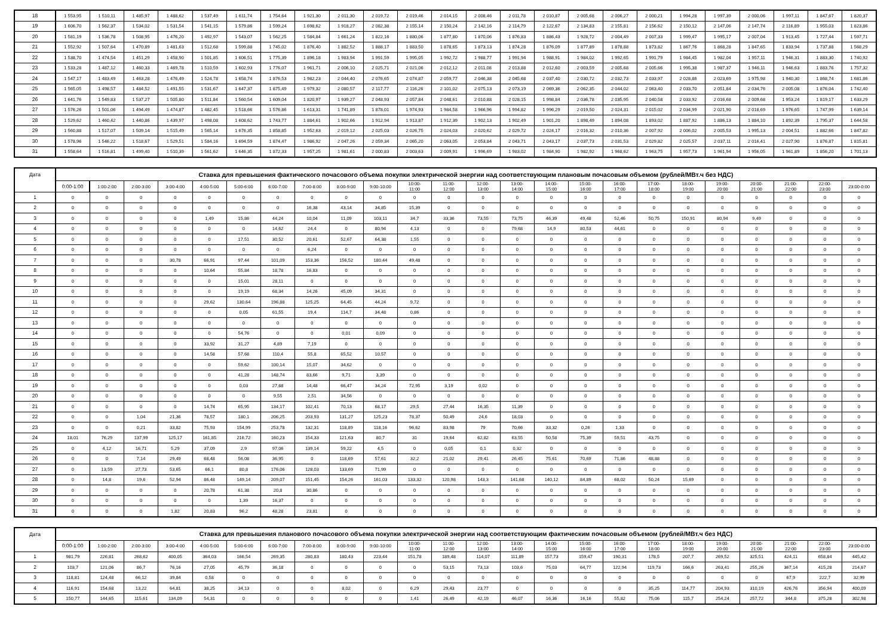| 18 | 1 553,95 | 1 510,11 | 1 485,97 | 1 488,62 | 1 537,49 | 1 611,74 | 1 754,64 | 1 921,30 | 2 011,30 | 2 019,72 | 2 019,46 | 2 014,15 | 2 008,46 | 2 011,78 | 2 010,87 | 2 005,68 | 2 006,27 | 2 000,21 | 1 994,28 | 1 997,39 | 2 000,06 | 1 997,11 | 1 847,67 | 1 820,37 |
| 19 | 1 606,70 | 1 562,37 | 1 534,02 | 1 531,54 | 1 541,15 | 1 579,86 | 1 599,24 | 1 698,62 | 1 918,27 | 2 082,38 | 2 155,14 | 2 150,24 | 2 142,16 | 2 114,79 | 2 122,67 | 2 134,83 | 2 155,81 | 2 156,62 | 2 150,12 | 2 147,06 | 2 147,74 | 2 116,89 | 1 955,03 | 1 823,86 |
| 20 | 1 581,19 | 1 536,78 | 1 508,95 | 1 476,20 | 1 492,97 | 1 543,07 | 1 562,25 | 1 584,84 | 1 661,24 | 1 822,16 | 1 880,06 | 1 877,80 | 1 870,06 | 1 876,83 | 1 886,43 | 1 928,72 | 2 004,49 | 2 007,33 | 1 999,47 | 1 995,17 | 2 007,04 | 1 913,45 | 1 727,44 | 1 597,71 |
| 21 | 1 552,92 | 1 507,64 | 1 470,89 | 1 481,63 | 1 512,68 | 1 599,88 | 1 745,02 | 1 876,40 | 1 882,52 | 1 888,17 | 1 883,50 | 1 878,65 | 1 873,13 | 1 874,28 | 1 876,09 | 1 877,89 | 1 878,88 | 1 873,82 | 1 867,76 | 1 868,28 | 1 847,65 | 1 833,94 | 1 737,88 | 1 568,29 |
| 22 | 1 538,70 | 1 474,54 | 1 451,29 | 1 458,90 | 1 501,85 | 1 606,51 | 1 775,39 | 1 896,18 | 1 983,94 | 1 991,59 | 1 995,05 | 1 992,72 | 1 988,77 | 1 991,94 | 1 988,91 | 1 984,02 | 1 992,65 | 1 991,79 | 1 984,45 | 1 982,04 | 1 957,11 | 1 946,31 | 1 883,30 | 1 740,92 |
| 23 | 1 533,28 | 1 487,12 | 1 460,33 | 1 469,78 | 1 510,59 | 1 602,93 | 1 776,07 | 1 961,71 | 2 006,10 | 2 025,71 | 2 021,06 | 2 012,12 | 2 011,08 | 2 013,88 | 2 012,60 | 2 003,59 | 2 005,68 | 2 005,66 | 1 995,38 | 1 987,37 | 1 946,11 | 1 946,63 | 1 883,76 | 1 757,32 |
| 24 | 1 547,17 | 1 483,49 | 1 463,28 | 1 476,49 | 1 524,78 | 1 658,74 | 1 876,53 | 1 982,23 | 2 044,40 | 2 076,65 | 2 074,87 | 2 059,77 | 2 046,38 | 2 045,68 | 2 037,40 | 2 030,72 | 2 032,73 | 2 033,97 | 2 028,86 | 2 023,69 | 1 975,98 | 1 940,30 | 1 868,74 | 1 681,86 |
| 25 | 1 565,05 | 1 498,57 | 1 484,52 | 1 491,55 | 1 531,67 | 1 647,37 | 1 875,49 | 1 979,32 | 2 080,57 | 2 117,77 | 2 116,26 | 2 101,02 | 2 075,13 | 2 073,19 | 2 069,36 | 2 062,35 | 2 044,02 | 2 063,40 | 2 033,70 | 2 051,84 | 2 034,76 | 2 005,08 | 1 876,04 | 1 742,40 |
| 26 | 1 641,76 | 1 549,83 | 1 537,27 | 1 505,80 | 1 511,84 | 1 560,54 | 1 609,04 | 1 820,97 | 1 939,27 | 2 048,93 | 2 057,84 | 2 048,61 | 2 010,88 | 2 028,15 | 1 998,84 | 2 036,78 | 2 035,95 | 2 040,58 | 2 033,92 | 2 016,68 | 2 009,68 | 1 953,24 | 1 819,17 | 1 633,29 |
| 27 | 1 576,26 | 1 501,06 | 1 494,49 | 1 474,87 | 1 482,45 | 1 518,66 | 1 576,86 | 1 613,31 | 1 741,89 | 1 878,01 | 1 974,93 | 1 984,58 | 1 966,96 | 1 994,82 | 1 996,29 | 2 019,50 | 2 024,31 | 2 015,02 | 2 034,99 | 2 021,90 | 2 018,69 | 1 976,65 | 1 747,99 | 1 639,14 |
| 28 | 1 529,62 | 1 460,42 | 1 440,86 | 1 439,97 | 1 498,08 | 1 608,62 | 1 743,77 | 1 884,61 | 1 902,66 | 1 912,94 | 1 913,87 | 1 912,39 | 1 902,13 | 1 902,49 | 1 901,20 | 1 898,49 | 1 894,08 | 1 893,02 | 1 887,92 | 1 886,13 | 1 884,10 | 1 892,39 | 1 795,37 | 1 644,58 |
| 29 | 1 560,88 | 1 517,07 | 1 509,14 | 1 515,49 | 1 565,14 | 1 676,35 | 1 858,85 | 1 952,63 | 2 019,12 | 2 025,03 | 2 026,75 | 2 024,03 | 2 020,62 | 2 029,72 | 2 024,17 | 2 016,32 | 2 010,36 | 2 007,92 | 2 006,02 | 2 005,53 | 1 995,13 | 2 004,51 | 1 882,66 | 1 847,82 |
| 30 | 1 578,96 | 1 546,22 | 1 518,67 | 1 529,51 | 1 584,16 | 1 694,59 | 1 874,47 | 1 986,92 | 2 047,26 | 2 059,34 | 2 065,20 | 2 063,05 | 2 053,84 | 2 043,71 | 2 043,17 | 2 037,73 | 2 031,53 | 2 029,82 | 2 025,57 | 2 037,11 | 2 016,41 | 2 027,90 | 1 876,87 | 1 815,81 |
| 31 | 1 558,64 | 1 516,81 | 1 499,40 | 1 510,39 | 1 561,62 | 1 646,35 | 1 872,33 | 1 957,25 | 1 981,61 | 2 000,83 | 2 003,63 | 2 009,91 | 1 996,69 | 1 983,02 | 1 984,90 | 1 982,92 | 1 968,62 | 1 963,75 | 1 957,73 | 1 961,94 | 1 956,05 | 1 961,89 | 1 856,20 | 1 701,13 |
| Дата | Ставка для превышения фактического почасового объема покупки электрической энергии над соответствующим плановым почасовым объемом (рублей/МВт.ч без НДС) | | | | | | | | | | | | | | | | | | | | | | | |
| --- | --- | --- | --- | --- | --- | --- | --- | --- | --- | --- | --- | --- | --- | --- | --- | --- | --- | --- | --- | --- | --- | --- | --- | --- |
| | 0:00-1:00 | 1:00-2:00 | 2:00-3:00 | 3:00-4:00 | 4:00-5:00 | 5:00-6:00 | 6:00-7:00 | 7:00-8:00 | 8:00-9:00 | 9:00-10:00 | 10:00- 11:00 | 11:00- 12:00 | 12:00- 13:00 | 13:00- 14:00 | 14:00- 15:00 | 15:00- 16:00 | 16:00- 17:00 | 17:00- 18:00 | 18:00- 19:00 | 19:00- 20:00 | 20:00- 21:00 | 21:00- 22:00 | 22:00- 23:00 | 23:00-0:00 |
| 1 | 0 | 0 | 0 | 0 | 0 | 0 | 0 | 0 | 0 | 0 | 0 | 0 | 0 | 0 | 0 | 0 | 0 | 0 | 0 | 0 | 0 | 0 | 0 | 0 |
| 2 | 0 | 0 | 0 | 0 | 0 | 0 | 0 | 16,38 | 43,14 | 34,85 | 15,39 | 0 | 0 | 0 | 0 | 0 | 0 | 0 | 0 | 0 | 0 | 0 | 0 | 0 |
| 3 | 0 | 0 | 0 | 0 | 1,49 | 15,86 | 44,24 | 10,04 | 11,09 | 103,11 | 34,7 | 33,36 | 73,55 | 73,75 | 46,39 | 49,48 | 52,46 | 50,75 | 150,91 | 80,94 | 9,49 | 0 | 0 | 0 |
| 4 | 0 | 0 | 0 | 0 | 0 | 0 | 14,62 | 24,4 | 0 | 80,94 | 4,13 | 0 | 0 | 79,68 | 14,9 | 80,53 | 44,61 | 0 | 0 | 0 | 0 | 0 | 0 | 0 |
| 5 | 0 | 0 | 0 | 0 | 0 | 17,51 | 30,52 | 20,61 | 52,67 | 64,38 | 1,55 | 0 | 0 | 0 | 0 | 0 | 0 | 0 | 0 | 0 | 0 | 0 | 0 | 0 |
| 6 | 0 | 0 | 0 | 0 | 0 | 0 | 0 | 6,24 | 0 | 0 | 0 | 0 | 0 | 0 | 0 | 0 | 0 | 0 | 0 | 0 | 0 | 0 | 0 | 0 |
| 7 | 0 | 0 | 0 | 30,78 | 66,91 | 97,44 | 101,09 | 153,36 | 156,52 | 180,44 | 49,48 | 0 | 0 | 0 | 0 | 0 | 0 | 0 | 0 | 0 | 0 | 0 | 0 | 0 |
| 8 | 0 | 0 | 0 | 0 | 10,64 | 55,84 | 18,78 | 16,83 | 0 | 0 | 0 | 0 | 0 | 0 | 0 | 0 | 0 | 0 | 0 | 0 | 0 | 0 | 0 | 0 |
| 9 | 0 | 0 | 0 | 0 | 0 | 15,01 | 28,11 | 0 | 0 | 0 | 0 | 0 | 0 | 0 | 0 | 0 | 0 | 0 | 0 | 0 | 0 | 0 | 0 | 0 |
| 10 | 0 | 0 | 0 | 0 | 0 | 19,19 | 68,34 | 14,26 | 45,09 | 34,31 | 0 | 0 | 0 | 0 | 0 | 0 | 0 | 0 | 0 | 0 | 0 | 0 | 0 | 0 |
| 11 | 0 | 0 | 0 | 0 | 29,62 | 130,64 | 196,88 | 125,25 | 64,45 | 44,24 | 9,72 | 0 | 0 | 0 | 0 | 0 | 0 | 0 | 0 | 0 | 0 | 0 | 0 | 0 |
| 12 | 0 | 0 | 0 | 0 | 0 | 0,05 | 61,55 | 19,4 | 114,7 | 34,48 | 0,86 | 0 | 0 | 0 | 0 | 0 | 0 | 0 | 0 | 0 | 0 | 0 | 0 | 0 |
| 13 | 0 | 0 | 0 | 0 | 0 | 0 | 0 | 0 | 0 | 0 | 0 | 0 | 0 | 0 | 0 | 0 | 0 | 0 | 0 | 0 | 0 | 0 | 0 | 0 |
| 14 | 0 | 0 | 0 | 0 | 0 | 54,76 | 0 | 0 | 0,01 | 0,09 | 0 | 0 | 0 | 0 | 0 | 0 | 0 | 0 | 0 | 0 | 0 | 0 | 0 | 0 |
| 15 | 0 | 0 | 0 | 0 | 33,92 | 31,27 | 4,89 | 7,19 | 0 | 0 | 0 | 0 | 0 | 0 | 0 | 0 | 0 | 0 | 0 | 0 | 0 | 0 | 0 | 0 |
| 16 | 0 | 0 | 0 | 0 | 14,58 | 57,68 | 110,4 | 55,8 | 65,52 | 10,57 | 0 | 0 | 0 | 0 | 0 | 0 | 0 | 0 | 0 | 0 | 0 | 0 | 0 | 0 |
| 17 | 0 | 0 | 0 | 0 | 0 | 59,62 | 100,14 | 15,07 | 34,62 | 0 | 0 | 0 | 0 | 0 | 0 | 0 | 0 | 0 | 0 | 0 | 0 | 0 | 0 | 0 |
| 18 | 0 | 0 | 0 | 0 | 0 | 41,28 | 148,74 | 83,66 | 9,71 | 3,39 | 0 | 0 | 0 | 0 | 0 | 0 | 0 | 0 | 0 | 0 | 0 | 0 | 0 | 0 |
| 19 | 0 | 0 | 0 | 0 | 0 | 0,03 | 27,68 | 14,48 | 66,47 | 34,24 | 72,95 | 3,19 | 0,02 | 0 | 0 | 0 | 0 | 0 | 0 | 0 | 0 | 0 | 0 | 0 |
| 20 | 0 | 0 | 0 | 0 | 0 | 0 | 9,55 | 2,51 | 34,56 | 0 | 0 | 0 | 0 | 0 | 0 | 0 | 0 | 0 | 0 | 0 | 0 | 0 | 0 | 0 |
| 21 | 0 | 0 | 0 | 0 | 14,74 | 65,95 | 134,17 | 102,41 | 70,13 | 68,17 | 29,5 | 27,44 | 16,35 | 11,39 | 0 | 0 | 0 | 0 | 0 | 0 | 0 | 0 | 0 | 0 |
| 22 | 0 | 0 | 1,04 | 21,36 | 78,57 | 180,1 | 206,25 | 203,93 | 131,27 | 125,23 | 78,37 | 50,49 | 24,6 | 18,03 | 0 | 0 | 0 | 0 | 0 | 0 | 0 | 0 | 0 | 0 |
| 23 | 0 | 0 | 0,21 | 33,82 | 75,93 | 154,99 | 253,78 | 132,31 | 118,89 | 118,16 | 96,62 | 83,98 | 79 | 70,66 | 33,32 | 0,26 | 1,33 | 0 | 0 | 0 | 0 | 0 | 0 | 0 |
| 24 | 18,01 | 76,29 | 137,99 | 125,17 | 161,85 | 216,72 | 160,23 | 154,33 | 121,63 | 80,7 | 31 | 19,64 | 62,82 | 63,55 | 50,58 | 75,39 | 59,51 | 43,75 | 0 | 0 | 0 | 0 | 0 | 0 |
| 25 | 0 | 4,12 | 16,71 | 5,29 | 37,09 | 2,9 | 97,06 | 139,14 | 59,22 | 4,5 | 0 | 0,05 | 0,1 | 0,32 | 0 | 0 | 0 | 0 | 0 | 0 | 0 | 0 | 0 | 0 |
| 26 | 0 | 0 | 7,14 | 29,49 | 68,48 | 56,08 | 36,95 | 0 | 118,69 | 57,61 | 32,2 | 21,02 | 29,41 | 26,45 | 75,61 | 70,69 | 71,86 | 48,88 | 0 | 0 | 0 | 0 | 0 | 0 |
| 27 | 0 | 13,59 | 27,73 | 53,65 | 66,1 | 80,8 | 176,06 | 128,03 | 133,69 | 71,99 | 0 | 0 | 0 | 0 | 0 | 0 | 0 | 0 | 0 | 0 | 0 | 0 | 0 | 0 |
| 28 | 0 | 14,8 | 19,6 | 52,94 | 86,48 | 149,14 | 209,07 | 151,45 | 154,26 | 161,03 | 133,32 | 120,98 | 143,3 | 141,68 | 140,12 | 84,89 | 68,02 | 50,24 | 15,69 | 0 | 0 | 0 | 0 | 0 |
| 29 | 0 | 0 | 0 | 0 | 20,78 | 61,38 | 20,8 | 30,86 | 0 | 0 | 0 | 0 | 0 | 0 | 0 | 0 | 0 | 0 | 0 | 0 | 0 | 0 | 0 | 0 |
| 30 | 0 | 0 | 0 | 0 | 0 | 1,39 | 16,37 | 0 | 0 | 0 | 0 | 0 | 0 | 0 | 0 | 0 | 0 | 0 | 0 | 0 | 0 | 0 | 0 | 0 |
| 31 | 0 | 0 | 0 | 1,82 | 20,83 | 96,2 | 48,28 | 23,81 | 0 | 0 | 0 | 0 | 0 | 0 | 0 | 0 | 0 | 0 | 0 | 0 | 0 | 0 | 0 | 0 |
| Дата | Ставка для превышения планового почасового объема покупки электрической энергии над соответствующим фактическим почасовым объемом (рублей/МВт.ч без НДС) | | | | | | | | | | | | | | | | | | | | | | | |
| --- | --- | --- | --- | --- | --- | --- | --- | --- | --- | --- | --- | --- | --- | --- | --- | --- | --- | --- | --- | --- | --- | --- | --- | --- |
| | 0:00-1:00 | 1:00-2:00 | 2:00-3:00 | 3:00-4:00 | 4:00-5:00 | 5:00-6:00 | 6:00-7:00 | 7:00-8:00 | 8:00-9:00 | 9:00-10:00 | 10:00- 11:00 | 11:00- 12:00 | 12:00- 13:00 | 13:00- 14:00 | 14:00- 15:00 | 15:00- 16:00 | 16:00- 17:00 | 17:00- 18:00 | 18:00- 19:00 | 19:00- 20:00 | 20:00- 21:00 | 21:00- 22:00 | 22:00- 23:00 | 23:00-0:00 |
| 1 | 981,79 | 226,81 | 268,62 | 400,05 | 364,03 | 166,54 | 269,35 | 280,83 | 180,43 | 223,44 | 151,78 | 189,48 | 114,07 | 111,89 | 157,73 | 159,47 | 190,31 | 178,5 | 207,7 | 269,52 | 325,51 | 424,11 | 658,84 | 445,42 |
| 2 | 103,7 | 121,06 | 86,7 | 76,16 | 27,05 | 45,79 | 36,18 | 0 | 0 | 0 | 0 | 53,15 | 73,13 | 103,6 | 75,03 | 64,77 | 122,94 | 119,73 | 166,6 | 263,41 | 255,26 | 367,14 | 415,28 | 214,67 |
| 3 | 118,81 | 124,48 | 66,12 | 39,84 | 0,58 | 0 | 0 | 0 | 0 | 0 | 0 | 0 | 0 | 0 | 0 | 0 | 0 | 0 | 0 | 0 | 0 | 67,9 | 222,7 | 32,99 |
| 4 | 116,91 | 154,68 | 13,22 | 64,81 | 38,25 | 34,13 | 0 | 0 | 8,02 | 0 | 6,29 | 29,43 | 23,77 | 0 | 0 | 0 | 0 | 35,25 | 114,77 | 204,93 | 310,19 | 426,76 | 356,94 | 400,09 |
| 5 | 150,77 | 144,65 | 115,61 | 134,09 | 54,31 | 0 | 0 | 0 | 0 | 0 | 1,41 | 26,49 | 42,19 | 46,07 | 16,36 | 16,16 | 55,82 | 75,06 | 115,7 | 254,24 | 257,72 | 344,8 | 375,28 | 302,98 |